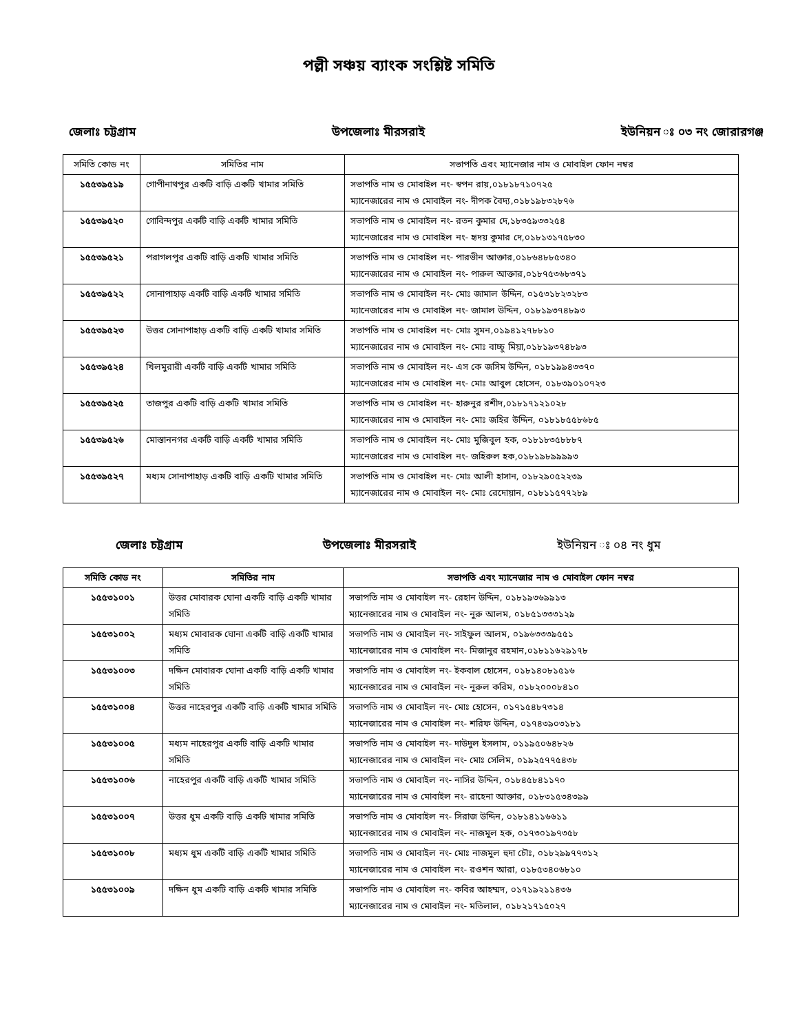পল্লী সঞ্চয় ব্যাংক সংশ্লিষ্ট সমিতি
জেলাঃ চট্টগ্রাম উপজেলাঃ মীরসরাই ইউনিয়ন ঃ ০৩ নং জোরারগঞ্জ
| সমিতি কোড নং | সমিতির নাম | সভাপতি এবং ম্যানেজার নাম ও মোবাইল ফোন নম্বর |
| --- | --- | --- |
| ১৫৫৩৯৫১৯ | গোপীনাথপুর একটি বাড়ি একটি খামার সমিতি | সভাপতি নাম ও মোবাইল নং- স্বপন রায়,০১৮১৮৭১০৭২৫ ম্যানেজারের নাম ও মোবাইল নং- দীপক বৈদ্য,০১৮১৯৮৩২৮৭৬ |
| ১৫৫৩৯৫২০ | গোবিন্দপুর একটি বাড়ি একটি খামার সমিতি | সভাপতি নাম ও মোবাইল নং- রতন কুমার দে,১৮৩৫৯৩৩২৫৪ ম্যানেজারের নাম ও মোবাইল নং- হৃদয় কুমার দে,০১৮১৩১৭৫৮৩০ |
| ১৫৫৩৯৫২১ | পরাগলপুর একটি বাড়ি একটি খামার সমিতি | সভাপতি নাম ও মোবাইল নং- পারভীন আক্তার,০১৮৬৪৮৮৫৩৪০ ম্যানেজারের নাম ও মোবাইল নং- পারুল আক্তার,০১৮৭৫৩৬৮৩৭১ |
| ১৫৫৩৯৫২২ | সোনাপাহাড় একটি বাড়ি একটি খামার সমিতি | সভাপতি নাম ও মোবাইল নং- মোঃ জামাল উদ্দিন, ০১৫৩১৮২৩২৮৩ ম্যানেজারের নাম ও মোবাইল নং- জামাল উদ্দিন, ০১৮১৯৩৭৪৮৯৩ |
| ১৫৫৩৯৫২৩ | উত্তর সোনাপাহাড় একটি বাড়ি একটি খামার সমিতি | সভাপতি নাম ও মোবাইল নং- মোঃ সুমন,০১৯৪১২৭৮৮১০ ম্যানেজারের নাম ও মোবাইল নং- মোঃ বাচ্চু মিয়া,০১৮১৯৩৭৪৮৯৩ |
| ১৫৫৩৯৫২৪ | খিলমুরারী একটি বাড়ি একটি খামার সমিতি | সভাপতি নাম ও মোবাইল নং- এস কে জসিম উদ্দিন, ০১৮১৯৯৪৩৩৭০ ম্যানেজারের নাম ও মোবাইল নং- মোঃ আবুল হোসেন, ০১৮৩৯০১০৭২৩ |
| ১৫৫৩৯৫২৫ | তাজপুর একটি বাড়ি একটি খামার সমিতি | সভাপতি নাম ও মোবাইল নং- হারুনুর রশীদ,০১৮১৭১২১০২৮ ম্যানেজারের নাম ও মোবাইল নং- মোঃ জহির উদ্দিন, ০১৮১৮৫৫৮৬৮৫ |
| ১৫৫৩৯৫২৬ | মোস্তাননগর একটি বাড়ি একটি খামার সমিতি | সভাপতি নাম ও মোবাইল নং- মোঃ মুজিবুল হক, ০১৮১৮৩৫৮৮৮৭ ম্যানেজারের নাম ও মোবাইল নং- জহিরুল হক,০১৮১৯৮৯৯৯৯৩ |
| ১৫৫৩৯৫২৭ | মধ্যম সোনাপাহাড় একটি বাড়ি একটি খামার সমিতি | সভাপতি নাম ও মোবাইল নং- মোঃ আলী হাসান, ০১৮২৯০৫২২৩৯ ম্যানেজারের নাম ও মোবাইল নং- মোঃ রেদোয়ান, ০১৮১১৫৭৭২৮৯ |
জেলাঃ চট্টগ্রাম উপজেলাঃ মীরসরাই ইউনিয়ন ঃ ০৪ নং ধুম
| সমিতি কোড নং | সমিতির নাম | সভাপতি এবং ম্যানেজার নাম ও মোবাইল ফোন নম্বর |
| --- | --- | --- |
| ১৫৫৩১০০১ | উত্তর মোবারক ঘোনা একটি বাড়ি একটি খামার সমিতি | সভাপতি নাম ও মোবাইল নং- রেহান উদ্দিন, ০১৮১৯৩৬৯৯১৩ ম্যানেজারের নাম ও মোবাইল নং- নুরু আলম, ০১৮৫১৩৩৩১২৯ |
| ১৫৫৩১০০২ | মধ্যম মোবারক ঘোনা একটি বাড়ি একটি খামার সমিতি | সভাপতি নাম ও মোবাইল নং- সাইফুল আলম, ০১৯৬৩৩৩৯৫৫১ ম্যানেজারের নাম ও মোবাইল নং- মিজানুর রহমান,০১৮১১৬২৯১৭৮ |
| ১৫৫৩১০০৩ | দক্ষিন মোবারক ঘোনা একটি বাড়ি একটি খামার সমিতি | সভাপতি নাম ও মোবাইল নং- ইকবাল হোসেন, ০১৮১৪০৮১৫১৬ ম্যানেজারের নাম ও মোবাইল নং- নুরুল করিম, ০১৮২০০০৮৪১০ |
| ১৫৫৩১০০৪ | উত্তর নাহেরপুর একটি বাড়ি একটি খামার সমিতি | সভাপতি নাম ও মোবাইল নং- মোঃ হোসেন, ০১৭১৫৪৮৭৩১৪ ম্যানেজারের নাম ও মোবাইল নং- শরিফ উদ্দিন, ০১৭৪৩৯০৩১৮১ |
| ১৫৫৩১০০৫ | মধ্যম নাহেরপুর একটি বাড়ি একটি খামার সমিতি | সভাপতি নাম ও মোবাইল নং- দাউদুল ইসলাম, ০১১৯৫০৬৪৮২৬ ম্যানেজারের নাম ও মোবাইল নং- মোঃ সেলিম, ০১৯২৫৭৭৫৪৩৮ |
| ১৫৫৩১০০৬ | নাহেরপুর একটি বাড়ি একটি খামার সমিতি | সভাপতি নাম ও মোবাইল নং- নাসির উদ্দিন, ০১৮৪৫৮৪১১৭০ ম্যানেজারের নাম ও মোবাইল নং- রাহেনা আক্তার, ০১৮৩১৫৩৪৩৯৯ |
| ১৫৫৩১০০৭ | উত্তর ধুম একটি বাড়ি একটি খামার সমিতি | সভাপতি নাম ও মোবাইল নং- সিরাজ উদ্দিন, ০১৮১৪১১৬৬১১ ম্যানেজারের নাম ও মোবাইল নং- নাজমুল হক, ০১৭৩০১৯৭৩৫৮ |
| ১৫৫৩১০০৮ | মধ্যম ধুম একটি বাড়ি একটি খামার সমিতি | সভাপতি নাম ও মোবাইল নং- মোঃ নাজমুল হুদা চৌঃ, ০১৮২৯৯৭৭৩১২ ম্যানেজারের নাম ও মোবাইল নং- রওশন আরা, ০১৮৫৩৪০৬৮১০ |
| ১৫৫৩১০০৯ | দক্ষিন ধুম একটি বাড়ি একটি খামার সমিতি | সভাপতি নাম ও মোবাইল নং- কবির আহম্মদ, ০১৭১৯২১১৪৩৬ ম্যানেজারের নাম ও মোবাইল নং- মতিলাল, ০১৮২১৭১৫০২৭ |